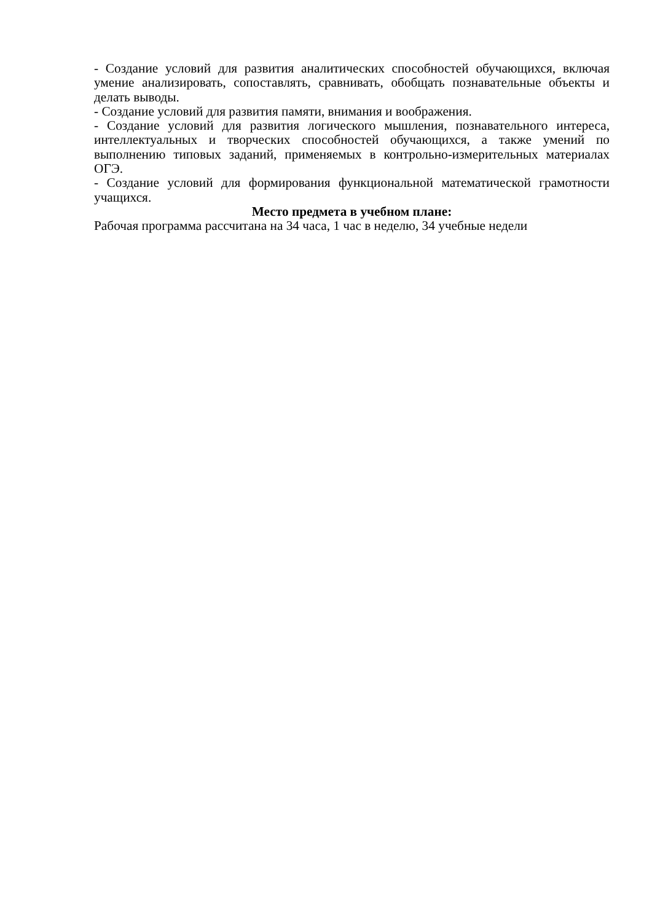- Создание условий для развития аналитических способностей обучающихся, включая умение анализировать, сопоставлять, сравнивать, обобщать познавательные объекты и делать выводы.
- Создание условий для развития памяти, внимания и воображения.
- Создание условий для развития логического мышления, познавательного интереса, интеллектуальных и творческих способностей обучающихся, а также умений по выполнению типовых заданий, применяемых в контрольно-измерительных материалах ОГЭ.
- Создание условий для формирования функциональной математической грамотности учащихся.
Место предмета в учебном плане:
Рабочая программа рассчитана на 34 часа, 1 час в неделю, 34 учебные недели